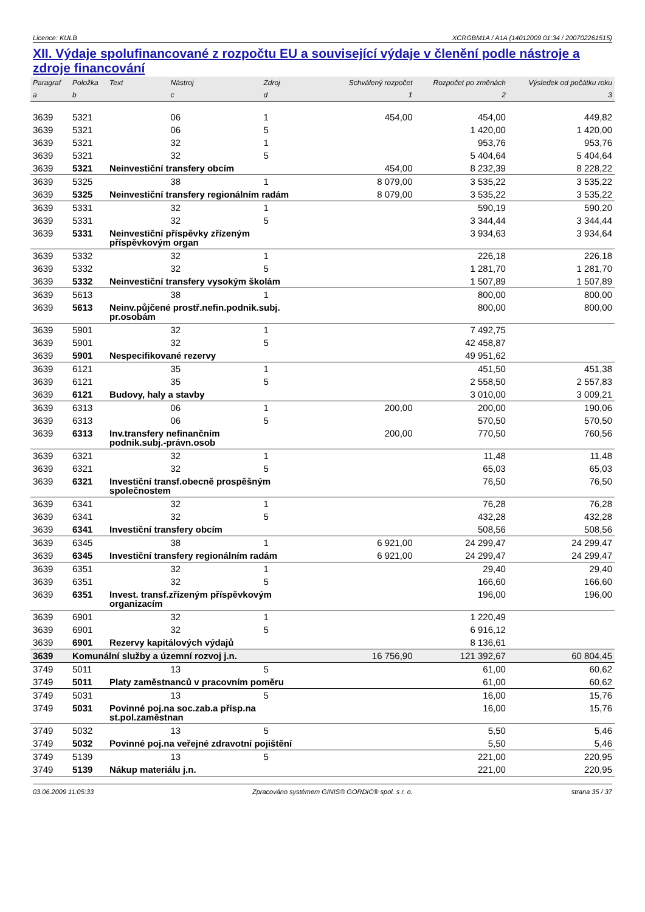Licence: KULB XCRGBM1A / A1A (14012009 01:34 / 200702261515)
XII. Výdaje spolufinancované z rozpočtu EU a související výdaje v členění podle nástroje a zdroje financování
| Paragraf | Položka | Text | Nástroj | Zdroj | Schválený rozpočet | Rozpočet po změnách | Výsledek od počátku roku |
| --- | --- | --- | --- | --- | --- | --- | --- |
| a | b | | c | d | 1 | 2 | 3 |
| 3639 | 5321 | | 06 | 1 | 454,00 | 454,00 | 449,82 |
| 3639 | 5321 | | 06 | 5 | | 1 420,00 | 1 420,00 |
| 3639 | 5321 | | 32 | 1 | | 953,76 | 953,76 |
| 3639 | 5321 | | 32 | 5 | | 5 404,64 | 5 404,64 |
| 3639 | 5321 | Neinvestiční transfery obcím | | | 454,00 | 8 232,39 | 8 228,22 |
| 3639 | 5325 | | 38 | 1 | 8 079,00 | 3 535,22 | 3 535,22 |
| 3639 | 5325 | Neinvestiční transfery regionálním radám | | | 8 079,00 | 3 535,22 | 3 535,22 |
| 3639 | 5331 | | 32 | 1 | | 590,19 | 590,20 |
| 3639 | 5331 | | 32 | 5 | | 3 344,44 | 3 344,44 |
| 3639 | 5331 | Neinvestiční příspěvky zřízeným příspěvkovým organ | | | | 3 934,63 | 3 934,64 |
| 3639 | 5332 | | 32 | 1 | | 226,18 | 226,18 |
| 3639 | 5332 | | 32 | 5 | | 1 281,70 | 1 281,70 |
| 3639 | 5332 | Neinvestiční transfery vysokým školám | | | | 1 507,89 | 1 507,89 |
| 3639 | 5613 | | 38 | 1 | | 800,00 | 800,00 |
| 3639 | 5613 | Neinv.půjčené prostř.nefin.podnik.subj. pr.osobám | | | | 800,00 | 800,00 |
| 3639 | 5901 | | 32 | 1 | | 7 492,75 | |
| 3639 | 5901 | | 32 | 5 | | 42 458,87 | |
| 3639 | 5901 | Nespecifikované rezervy | | | | 49 951,62 | |
| 3639 | 6121 | | 35 | 1 | | 451,50 | 451,38 |
| 3639 | 6121 | | 35 | 5 | | 2 558,50 | 2 557,83 |
| 3639 | 6121 | Budovy, haly a stavby | | | | 3 010,00 | 3 009,21 |
| 3639 | 6313 | | 06 | 1 | 200,00 | 200,00 | 190,06 |
| 3639 | 6313 | | 06 | 5 | | 570,50 | 570,50 |
| 3639 | 6313 | Inv.transfery nefinančním podnik.subj.-právn.osob | | | 200,00 | 770,50 | 760,56 |
| 3639 | 6321 | | 32 | 1 | | 11,48 | 11,48 |
| 3639 | 6321 | | 32 | 5 | | 65,03 | 65,03 |
| 3639 | 6321 | Investiční transf.obecně prospěšným společnostem | | | | 76,50 | 76,50 |
| 3639 | 6341 | | 32 | 1 | | 76,28 | 76,28 |
| 3639 | 6341 | | 32 | 5 | | 432,28 | 432,28 |
| 3639 | 6341 | Investiční transfery obcím | | | | 508,56 | 508,56 |
| 3639 | 6345 | | 38 | 1 | 6 921,00 | 24 299,47 | 24 299,47 |
| 3639 | 6345 | Investiční transfery regionálním radám | | | 6 921,00 | 24 299,47 | 24 299,47 |
| 3639 | 6351 | | 32 | 1 | | 29,40 | 29,40 |
| 3639 | 6351 | | 32 | 5 | | 166,60 | 166,60 |
| 3639 | 6351 | Invest. transf.zřízeným příspěvkovým organizacím | | | | 196,00 | 196,00 |
| 3639 | 6901 | | 32 | 1 | | 1 220,49 | |
| 3639 | 6901 | | 32 | 5 | | 6 916,12 | |
| 3639 | 6901 | Rezervy kapitálových výdajů | | | | 8 136,61 | |
| 3639 | Komunální služby a územní rozvoj j.n. | | | | 16 756,90 | 121 392,67 | 60 804,45 |
| 3749 | 5011 | | 13 | 5 | | 61,00 | 60,62 |
| 3749 | 5011 | Platy zaměstnanců v pracovním poměru | | | | 61,00 | 60,62 |
| 3749 | 5031 | | 13 | 5 | | 16,00 | 15,76 |
| 3749 | 5031 | Povinné poj.na soc.zab.a přísp.na st.pol.zaměstnan | | | | 16,00 | 15,76 |
| 3749 | 5032 | | 13 | 5 | | 5,50 | 5,46 |
| 3749 | 5032 | Povinné poj.na veřejné zdravotní pojištění | | | | 5,50 | 5,46 |
| 3749 | 5139 | | 13 | 5 | | 221,00 | 220,95 |
| 3749 | 5139 | Nákup materiálu j.n. | | | | 221,00 | 220,95 |
03.06.2009 11:05:33 Zpracováno systémem GINIS® GORDIC® spol. s r. o. strana 35 / 37